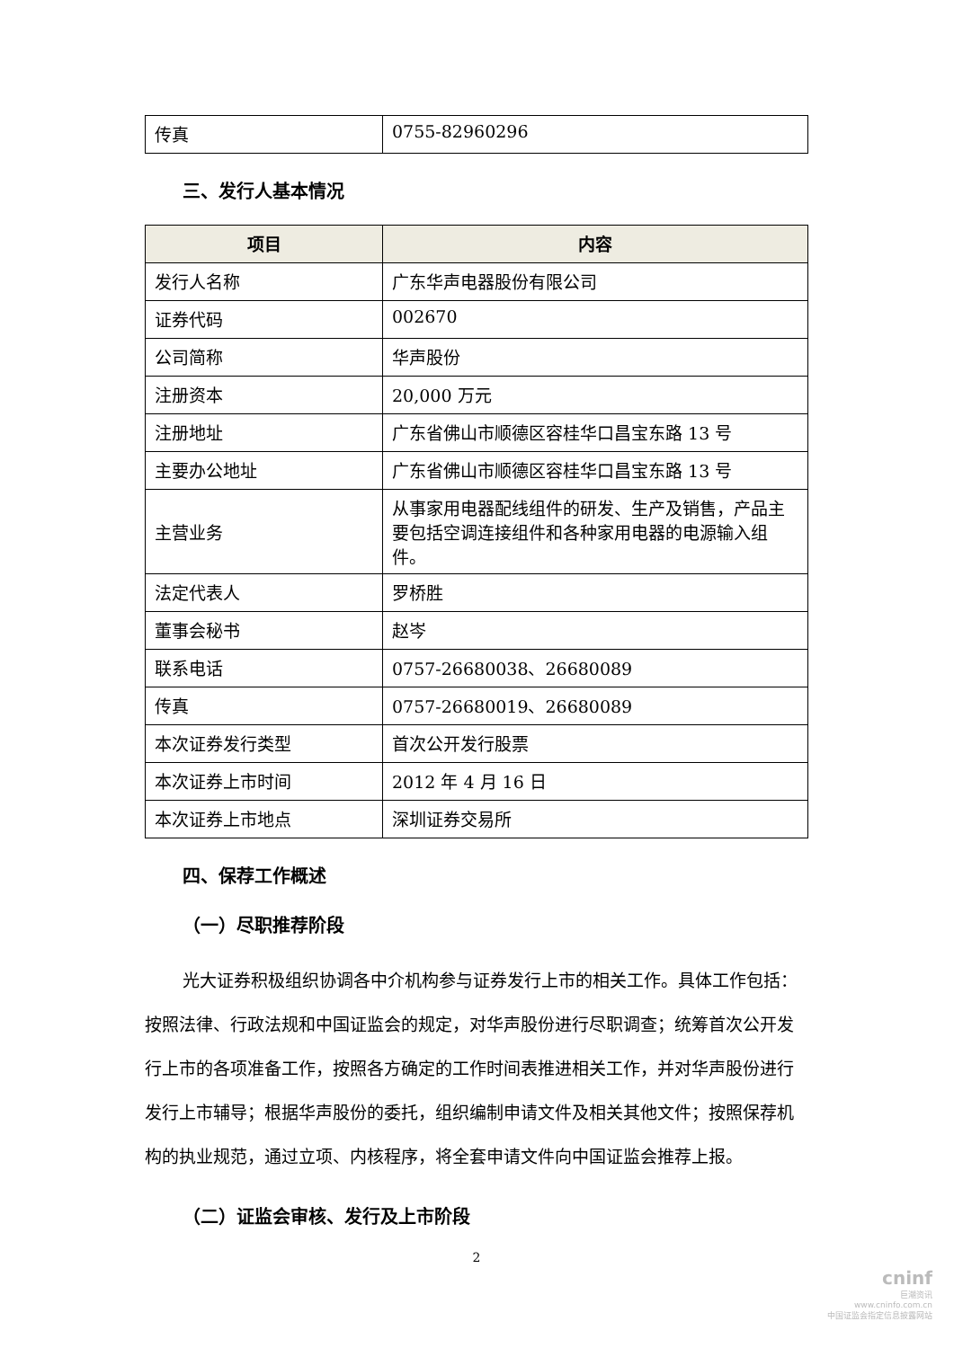| 传真 | 0755-82960296 |
三、发行人基本情况
| 项目 | 内容 |
| --- | --- |
| 发行人名称 | 广东华声电器股份有限公司 |
| 证券代码 | 002670 |
| 公司简称 | 华声股份 |
| 注册资本 | 20,000 万元 |
| 注册地址 | 广东省佛山市顺德区容桂华口昌宝东路 13 号 |
| 主要办公地址 | 广东省佛山市顺德区容桂华口昌宝东路 13 号 |
| 主营业务 | 从事家用电器配线组件的研发、生产及销售，产品主要包括空调连接组件和各种家用电器的电源输入组件。 |
| 法定代表人 | 罗桥胜 |
| 董事会秘书 | 赵岑 |
| 联系电话 | 0757-26680038、26680089 |
| 传真 | 0757-26680019、26680089 |
| 本次证券发行类型 | 首次公开发行股票 |
| 本次证券上市时间 | 2012 年 4 月 16 日 |
| 本次证券上市地点 | 深圳证券交易所 |
四、保荐工作概述
（一）尽职推荐阶段
光大证券积极组织协调各中介机构参与证券发行上市的相关工作。具体工作包括：按照法律、行政法规和中国证监会的规定，对华声股份进行尽职调查；统筹首次公开发行上市的各项准备工作，按照各方确定的工作时间表推进相关工作，并对华声股份进行发行上市辅导；根据华声股份的委托，组织编制申请文件及相关其他文件；按照保荐机构的执业规范，通过立项、内核程序，将全套申请文件向中国证监会推荐上报。
（二）证监会审核、发行及上市阶段
2
cninf
巨潮资讯
www.cninfo.com.cn
中国证监会指定信息披露网站